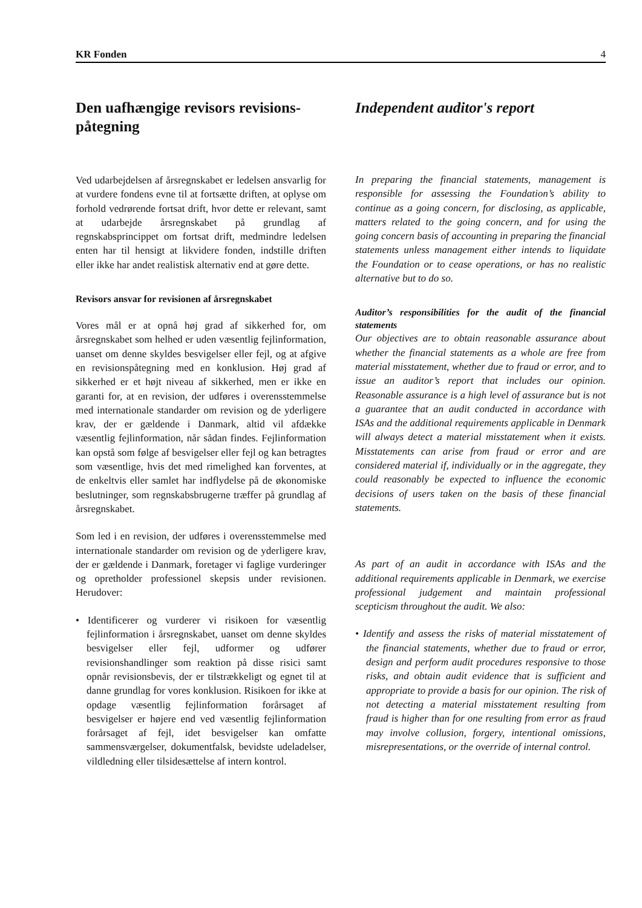KR Fonden 4
Den uafhængige revisors revisions-påtegning
Ved udarbejdelsen af årsregnskabet er ledelsen ansvarlig for at vurdere fondens evne til at fortsætte driften, at oplyse om forhold vedrørende fortsat drift, hvor dette er relevant, samt at udarbejde årsregnskabet på grundlag af regnskabsprincippet om fortsat drift, medmindre ledelsen enten har til hensigt at likvidere fonden, indstille driften eller ikke har andet realistisk alternativ end at gøre dette.
Revisors ansvar for revisionen af årsregnskabet
Vores mål er at opnå høj grad af sikkerhed for, om årsregnskabet som helhed er uden væsentlig fejlinformation, uanset om denne skyldes besvigelser eller fejl, og at afgive en revisionspåtegning med en konklusion. Høj grad af sikkerhed er et højt niveau af sikkerhed, men er ikke en garanti for, at en revision, der udføres i overensstemmelse med internationale standarder om revision og de yderligere krav, der er gældende i Danmark, altid vil afdække væsentlig fejlinformation, når sådan findes. Fejlinformation kan opstå som følge af besvigelser eller fejl og kan betragtes som væsentlige, hvis det med rimelighed kan forventes, at de enkeltvis eller samlet har indflydelse på de økonomiske beslutninger, som regnskabsbrugerne træffer på grundlag af årsregnskabet.
Som led i en revision, der udføres i overensstemmelse med internationale standarder om revision og de yderligere krav, der er gældende i Danmark, foretager vi faglige vurderinger og opretholder professionel skepsis under revisionen. Herudover:
• Identificerer og vurderer vi risikoen for væsentlig fejlinformation i årsregnskabet, uanset om denne skyldes besvigelser eller fejl, udformer og udfører revisionshandlinger som reaktion på disse risici samt opnår revisionsbevis, der er tilstrækkeligt og egnet til at danne grundlag for vores konklusion. Risikoen for ikke at opdage væsentlig fejlinformation forårsaget af besvigelser er højere end ved væsentlig fejlinformation forårsaget af fejl, idet besvigelser kan omfatte sammensværgelser, dokumentfalsk, bevidste udeladelser, vildledning eller tilsidesættelse af intern kontrol.
Independent auditor's report
In preparing the financial statements, management is responsible for assessing the Foundation’s ability to continue as a going concern, for disclosing, as applicable, matters related to the going concern, and for using the going concern basis of accounting in preparing the financial statements unless management either intends to liquidate the Foundation or to cease operations, or has no realistic alternative but to do so.
Auditor’s responsibilities for the audit of the financial statements
Our objectives are to obtain reasonable assurance about whether the financial statements as a whole are free from material misstatement, whether due to fraud or error, and to issue an auditor’s report that includes our opinion. Reasonable assurance is a high level of assurance but is not a guarantee that an audit conducted in accordance with ISAs and the additional requirements applicable in Denmark will always detect a material misstatement when it exists. Misstatements can arise from fraud or error and are considered material if, individually or in the aggregate, they could reasonably be expected to influence the economic decisions of users taken on the basis of these financial statements.
As part of an audit in accordance with ISAs and the additional requirements applicable in Denmark, we exercise professional judgement and maintain professional scepticism throughout the audit. We also:
• Identify and assess the risks of material misstatement of the financial statements, whether due to fraud or error, design and perform audit procedures responsive to those risks, and obtain audit evidence that is sufficient and appropriate to provide a basis for our opinion. The risk of not detecting a material misstatement resulting from fraud is higher than for one resulting from error as fraud may involve collusion, forgery, intentional omissions, misrepresentations, or the override of internal control.